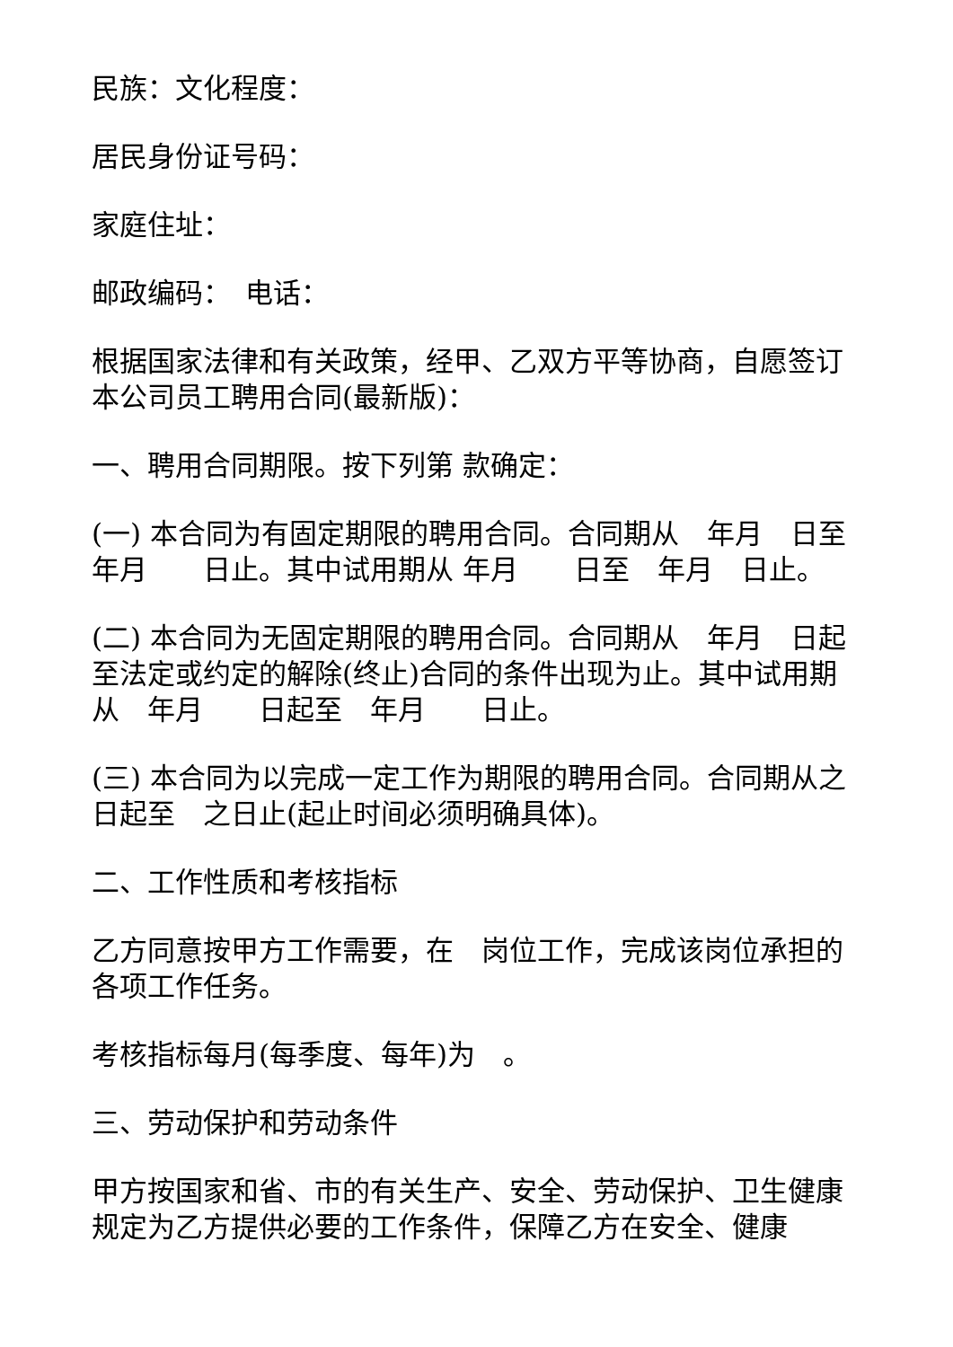民族：文化程度：
居民身份证号码：
家庭住址：
邮政编码：　电话：
根据国家法律和有关政策，经甲、乙双方平等协商，自愿签订本公司员工聘用合同(最新版)：
一、聘用合同期限。按下列第 款确定：
(一) 本合同为有固定期限的聘用合同。合同期从　年月　日至　年月　　日止。其中试用期从 年月　　日至　年月　日止。
(二) 本合同为无固定期限的聘用合同。合同期从　年月　日起至法定或约定的解除(终止)合同的条件出现为止。其中试用期从　年月　　日起至　年月　　日止。
(三) 本合同为以完成一定工作为期限的聘用合同。合同期从之日起至　之日止(起止时间必须明确具体)。
二、工作性质和考核指标
乙方同意按甲方工作需要，在　岗位工作，完成该岗位承担的各项工作任务。
考核指标每月(每季度、每年)为　。
三、劳动保护和劳动条件
甲方按国家和省、市的有关生产、安全、劳动保护、卫生健康规定为乙方提供必要的工作条件，保障乙方在安全、健康